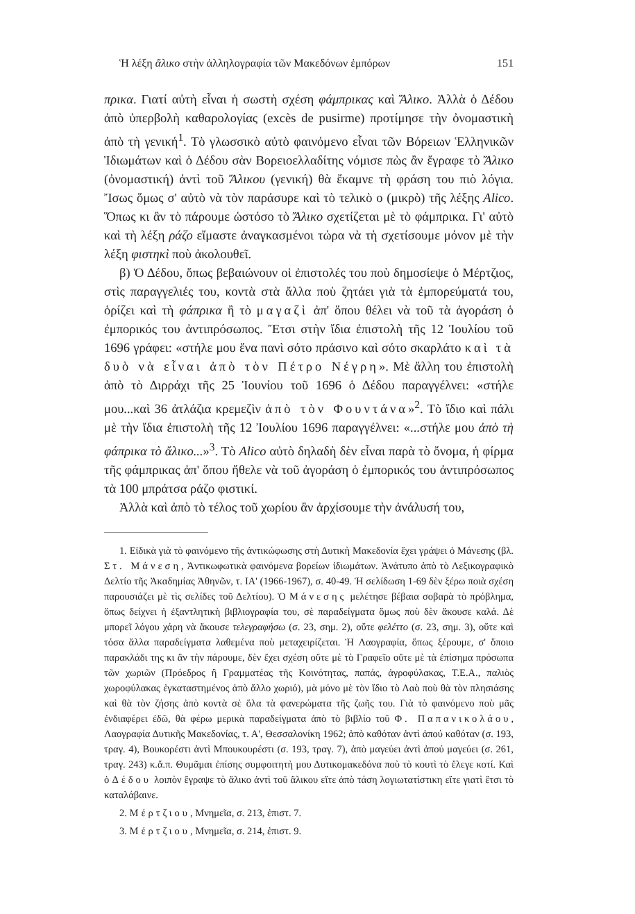Ἡ λέξη ἄλικο στὴν ἀλληλογραφία τῶν Μακεδόνων ἐμπόρων 151
πρικα. Γιατί αὐτὴ εἶναι ἡ σωστὴ σχέση φάμπρικας καὶ Ἄλικο. Ἀλλὰ ὁ Δέδου ἀπὸ ὑπερβολὴ καθαρολογίας (excès de pusirme) προτίμησε τὴν ὀνομαστικὴ ἀπὸ τὴ γενική<sup>1</sup>. Τὸ γλωσσικὸ αὐτὸ φαινόμενο εἶναι τῶν Βόρειων Ἑλληνικῶν Ἰδιωμάτων καὶ ὁ Δέδου σὰν Βορειοελλαδίτης νόμισε πὼς ἂν ἔγραφε τὸ Ἄλικο (ὀνομαστική) ἀντὶ τοῦ Ἄλικου (γενική) θὰ ἔκαμνε τὴ φράση του πιὸ λόγια. Ἴσως ὅμως σ' αὐτὸ νὰ τὸν παράσυρε καὶ τὸ τελικὸ ο (μικρὸ) τῆς λέξης Alico. Ὅπως κι ἂν τὸ πάρουμε ὡστόσο τὸ Ἄλικο σχετίζεται μὲ τὸ φάμπρικα. Γι' αὐτὸ καὶ τὴ λέξη ράζο εἴμαστε ἀναγκασμένοι τώρα νὰ τὴ σχετίσουμε μόνον μὲ τὴν λέξη φιστηκὶ ποὺ ἀκολουθεῖ.
β) Ὁ Δέδου, ὅπως βεβαιώνουν οἱ ἐπιστολές του ποὺ δημοσίεψε ὁ Μέρτζιος, στὶς παραγγελιές του, κοντὰ στὰ ἄλλα ποὺ ζητάει γιὰ τὰ ἐμπορεύματά του, ὁρίζει καὶ τὴ φάπρικα ἢ τὸ μαγαζὶ ἀπ' ὅπου θέλει νὰ τοῦ τὰ ἀγοράση ὁ ἐμπορικός του ἀντιπρόσωπος. Ἔτσι στὴν ἴδια ἐπιστολὴ τῆς 12 Ἰουλίου τοῦ 1696 γράφει: «στήλε μου ἕνα πανὶ σότο πράσινο καὶ σότο σκαρλάτο καὶ τὰ δυὸ νὰ εἶναι ἀπὸ τὸν Πέτρο Νέγρη». Μὲ ἄλλη του ἐπιστολὴ ἀπὸ τὸ Διρράχι τῆς 25 Ἰουνίου τοῦ 1696 ὁ Δέδου παραγγέλνει: «στήλε μου...καὶ 36 ἀτλάζια κρεμεζὶν ἀπὸ τὸν Φουντάνα»<sup>2</sup>. Τὸ ἴδιο καὶ πάλι μὲ τὴν ἴδια ἐπιστολὴ τῆς 12 Ἰουλίου 1696 παραγγέλνει: «...στήλε μου ἀπὸ τὴ φάπρικα τὸ ἄλικο...»<sup>3</sup>. Τὸ Alico αὐτὸ δηλαδὴ δὲν εἶναι παρὰ τὸ ὄνομα, ἡ φίρμα τῆς φάμπρικας ἀπ' ὅπου ἤθελε νὰ τοῦ ἀγοράση ὁ ἐμπορικός του ἀντιπρόσωπος τὰ 100 μπράτσα ράζο φιστικί.
Ἀλλὰ καὶ ἀπὸ τὸ τέλος τοῦ χωρίου ἂν ἀρχίσουμε τὴν ἀνάλυσή του,
1. Εἰδικὰ γιὰ τὸ φαινόμενο τῆς ἀντικώφωσης στὴ Δυτικὴ Μακεδονία ἔχει γράψει ὁ Μάνεσης (βλ. Στ. Μάνεση, Ἀντικωφωτικὰ φαινόμενα βορείων ἰδιωμάτων. Ἀνάτυπο ἀπὸ τὸ Λεξικογραφικὸ Δελτίο τῆς Ἀκαδημίας Ἀθηνῶν, τ. ΙΑ' (1966-1967), σ. 40-49. Ἡ σελίδωση 1-69 δὲν ξέρω ποιὰ σχέση παρουσιάζει μὲ τὶς σελίδες τοῦ Δελτίου). Ὁ Μάνεσης μελέτησε βέβαια σοβαρὰ τὸ πρόβλημα, ὅπως δείχνει ἡ ἐξαντλητικὴ βιβλιογραφία του, σὲ παραδείγματα ὅμως ποὺ δὲν ἄκουσε καλά. Δὲ μπορεῖ λόγου χάρη νὰ ἄκουσε τελεγραφήσω (σ. 23, σημ. 2), οὔτε φελέττο (σ. 23, σημ. 3), οὔτε καὶ τόσα ἄλλα παραδείγματα λαθεμένα ποὺ μεταχειρίζεται. Ἡ Λαογραφία, ὅπως ξέρουμε, σ' ὅποιο παρακλάδι της κι ἂν τὴν πάρουμε, δὲν ἔχει σχέση οὔτε μὲ τὸ Γραφεῖο οὔτε μὲ τὰ ἐπίσημα πρόσωπα τῶν χωριῶν (Πρόεδρος ἢ Γραμματέας τῆς Κοινότητας, παπάς, ἀγροφύλακας, Τ.Ε.Α., παλιὸς χωροφύλακας ἐγκαταστημένος ἀπὸ ἄλλο χωριό), μὰ μόνο μὲ τὸν ἴδιο τὸ Λαὸ ποὺ θὰ τὸν πλησιάσης καὶ θὰ τὸν ζήσης ἀπὸ κοντὰ σὲ ὅλα τὰ φανερώματα τῆς ζωῆς του. Γιὰ τὸ φαινόμενο ποὺ μᾶς ἐνδιαφέρει ἐδῶ, θὰ φέρω μερικὰ παραδείγματα ἀπὸ τὸ βιβλίο τοῦ Φ. Παπανικολάου, Λαογραφία Δυτικῆς Μακεδονίας, τ. Α', Θεσσαλονίκη 1962; ἀπὸ καθόταν ἀντὶ ἀπού καθόταν (σ. 193, τραγ. 4), Βουκορέστι ἀντὶ Μπουκουρέστι (σ. 193, τραγ. 7), ἀπὸ μαγεύει ἀντὶ ἀπού μαγεύει (σ. 261, τραγ. 243) κ.ἄ.π. Θυμᾶμαι ἐπίσης συμφοιτητὴ μου Δυτικομακεδόνα ποὺ τὸ κουτὶ τὸ ἔλεγε κοτί. Καὶ ὁ Δέδου λοιπὸν ἔγραψε τὸ ἄλικο ἀντὶ τοῦ ἄλικου εἴτε ἀπὸ τάση λογιωτατίστικη εἴτε γιατὶ ἔτσι τὸ καταλάβαινε.
2. Μέρτζιου, Μνημεῖα, σ. 213, ἐπιστ. 7.
3. Μέρτζιου, Μνημεῖα, σ. 214, ἐπιστ. 9.